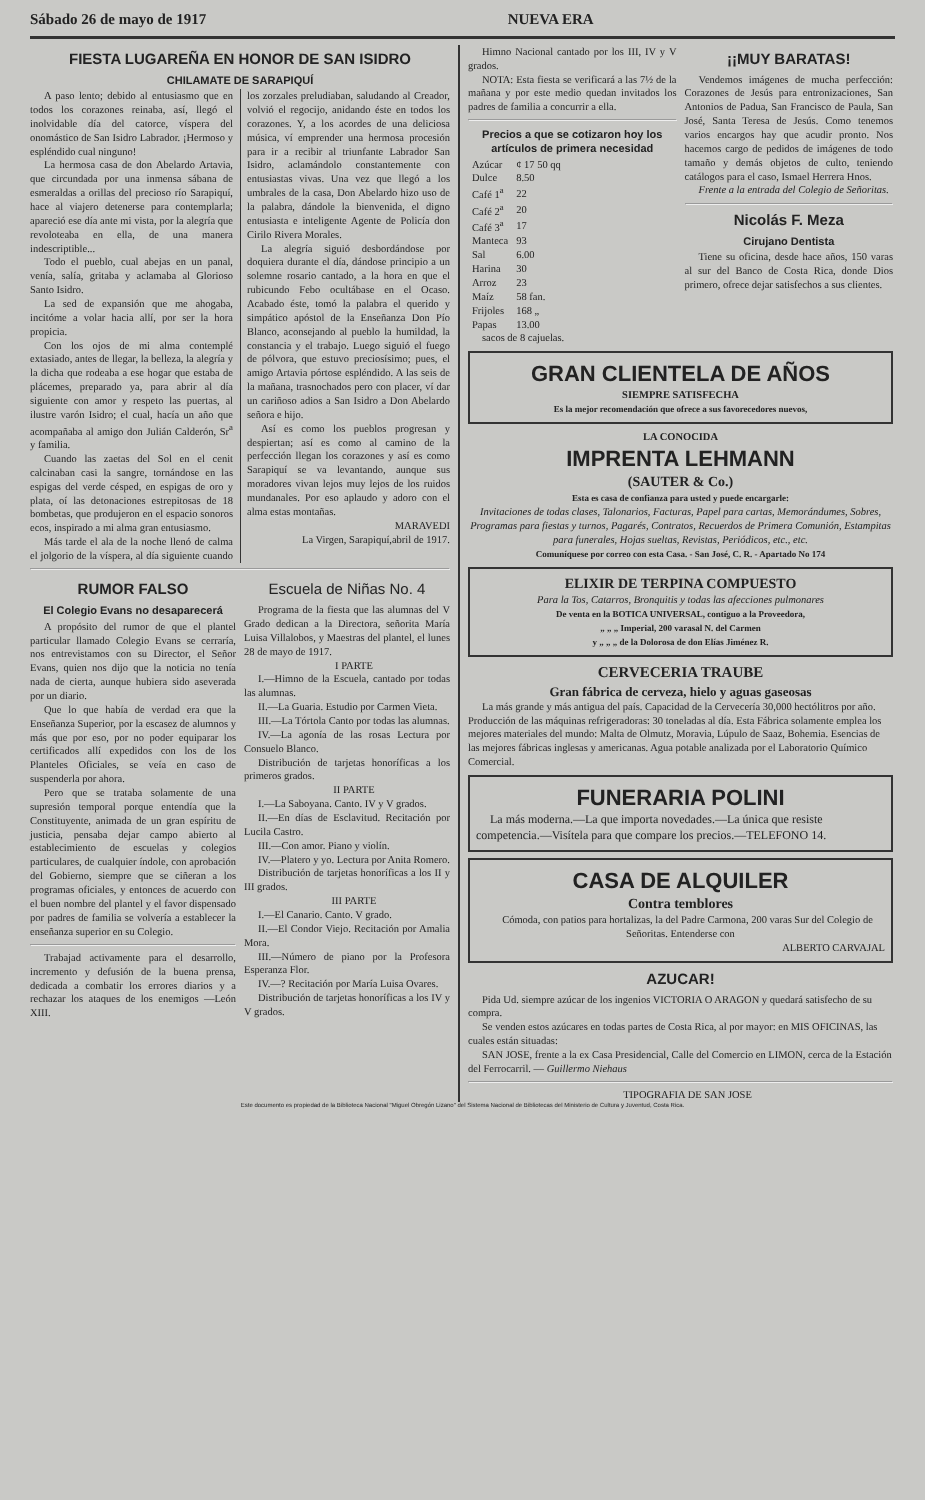Sábado 26 de mayo de 1917 NUEVA ERA
FIESTA LUGAREÑA EN HONOR DE SAN ISIDRO
CHILAMATE DE SARAPIQUÍ
A paso lento; debido al entusiasmo que en todos los corazones reinaba, así, llegó el inolvidable día del catorce, víspera del onomástico de San Isidro Labrador. ¡Hermoso y espléndido cual ninguno!
La hermosa casa de don Abelardo Artavia, que circundada por una inmensa sábana de esmeraldas a orillas del precioso río Sarapiquí, hace al viajero detenerse para contemplarla; apareció ese día ante mi vista, por la alegría que revoloteaba en ella, de una manera indescriptible...
Todo el pueblo, cual abejas en un panal, venía, salía, gritaba y aclamaba al Glorioso Santo Isidro.
La sed de expansión que me ahogaba, incitóme a volar hacia allí, por ser la hora propicia.
Con los ojos de mi alma contemplé extasiado, antes de llegar, la belleza, la alegría y la dicha que rodeaba a ese hogar que estaba de plácemes, preparado ya, para abrir al día siguiente con amor y respeto las puertas, al ilustre varón Isidro; el cual, hacía un año que acompañaba al amigo don Julián Calderón, Sr<sup>a</sup> y familia.
Cuando las zaetas del Sol en el cenit calcinaban casi la sangre, tornándose en las espigas del verde césped, en espigas de oro y plata, oí las detonaciones estrepitosas de 18 bombetas, que produjeron en el espacio sonoros ecos, inspirado a mi alma gran entusiasmo.
Más tarde el ala de la noche llenó de calma el jolgorio de la víspera, al día siguiente cuando los zorzales preludiaban, saludando al Creador, volvió el regocijo, anidando éste en todos los corazones. Y, a los acordes de una deliciosa música, ví emprender una hermosa procesión para ir a recibir al triunfante Labrador San Isidro, aclamándolo constantemente con entusiastas vivas. Una vez que llegó a los umbrales de la casa, Don Abelardo hizo uso de la palabra, dándole la bienvenida, el digno entusiasta e inteligente Agente de Policía don Cirilo Rivera Morales.
La alegría siguió desbordándose por doquiera durante el día, dándose principio a un solemne rosario cantado, a la hora en que el rubicundo Febo ocultábase en el Ocaso. Acabado éste, tomó la palabra el querido y simpático apóstol de la Enseñanza Don Pío Blanco, aconsejando al pueblo la humildad, la constancia y el trabajo. Luego siguió el fuego de pólvora, que estuvo preciosísimo; pues, el amigo Artavia pórtose espléndido. A las seis de la mañana, trasnochados pero con placer, ví dar un cariñoso adios a San Isidro a Don Abelardo señora e hijo.
Así es como los pueblos progresan y despiertan; así es como al camino de la perfección llegan los corazones y así es como Sarapiquí se va levantando, aunque sus moradores vivan lejos muy lejos de los ruidos mundanales. Por eso aplaudo y adoro con el alma estas montañas.
MARAVEDI
La Virgen, Sarapiquí,abril de 1917.
RUMOR FALSO
El Colegio Evans no desaparecerá
A propósito del rumor de que el plantel particular llamado Colegio Evans se cerraría, nos entrevistamos con su Director, el Señor Evans, quien nos dijo que la noticia no tenía nada de cierta, aunque hubiera sido aseverada por un diario.
Que lo que había de verdad era que la Enseñanza Superior, por la escasez de alumnos y más que por eso, por no poder equiparar los certificados allí expedidos con los de los Planteles Oficiales, se veía en caso de suspenderla por ahora.
Pero que se trataba solamente de una supresión temporal porque entendía que la Constituyente, animada de un gran espíritu de justicia, pensaba dejar campo abierto al establecimiento de escuelas y colegios particulares, de cualquier índole, con aprobación del Gobierno, siempre que se ciñeran a los programas oficiales, y entonces de acuerdo con el buen nombre del plantel y el favor dispensado por padres de familia se volvería a establecer la enseñanza superior en su Colegio.
Trabajad activamente para el desarrollo, incremento y defusión de la buena prensa, dedicada a combatir los errores diarios y a rechazar los ataques de los enemigos —León XIII.
Escuela de Niñas No. 4
Programa de la fiesta que las alumnas del V Grado dedican a la Directora, señorita María Luisa Villalobos, y Maestras del plantel, el lunes 28 de mayo de 1917.
I PARTE
I.—Himno de la Escuela, cantado por todas las alumnas.
II.—La Guaria. Estudio por Carmen Vieta.
III.—La Tórtola Canto por todas las alumnas.
IV.—La agonía de las rosas Lectura por Consuelo Blanco.
Distribución de tarjetas honoríficas a los primeros grados.
II PARTE
I.—La Saboyana. Canto. IV y V grados.
II.—En días de Esclavitud. Recitación por Lucila Castro.
III.—Con amor. Piano y violín.
IV.—Platero y yo. Lectura por Anita Romero.
Distribución de tarjetas honoríficas a los II y III grados.
III PARTE
I.—El Canario. Canto. V grado.
II.—El Condor Viejo. Recitación por Amalia Mora.
III.—Número de piano por la Profesora Esperanza Flor.
IV.—? Recitación por María Luisa Ovares.
Distribución de tarjetas honoríficas a los IV y V grados.
Himno Nacional cantado por los III, IV y V grados.
NOTA: Esta fiesta se verificará a las 7½ de la mañana y por este medio quedan invitados los padres de familia a concurrir a ella.
Precios a que se cotizaron hoy los artículos de primera necesidad
| Azúcar | ¢ 17 50 qq |
| Dulce | 8.50 |
| Café 1<sup>a</sup> | 22 |
| Café 2<sup>a</sup> | 20 |
| Café 3<sup>a</sup> | 17 |
| Manteca | 93 |
| Sal | 6.00 |
| Harina | 30 |
| Arroz | 23 |
| Maíz | 58 fan. |
| Frijoles | 168 „ |
| Papas | 13.00 |
sacos de 8 cajuelas.
¡¡MUY BARATAS!
Vendemos imágenes de mucha perfección: Corazones de Jesús para entronizaciones, San Antonios de Padua, San Francisco de Paula, San José, Santa Teresa de Jesús. Como tenemos varios encargos hay que acudir pronto. Nos hacemos cargo de pedidos de imágenes de todo tamaño y demás objetos de culto, teniendo catálogos para el caso, Ismael Herrera Hnos.
Frente a la entrada del Colegio de Señoritas.
Nicolás F. Meza
Cirujano Dentista
Tiene su oficina, desde hace años, 150 varas al sur del Banco de Costa Rica, donde Dios primero, ofrece dejar satisfechos a sus clientes.
GRAN CLIENTELA DE AÑOS
SIEMPRE SATISFECHA
Es la mejor recomendación que ofrece a sus favorecedores nuevos,
LA CONOCIDA
IMPRENTA LEHMANN
(SAUTER & Co.)
Esta es casa de confianza para usted y puede encargarle:
Invitaciones de todas clases, Talonarios, Facturas, Papel para cartas, Memorándumes, Sobres, Programas para fiestas y turnos, Pagarés, Contratos, Recuerdos de Primera Comunión, Estampitas para funerales, Hojas sueltas, Revistas, Periódicos, etc., etc.
Comuníquese por correo con esta Casa. - San José, C. R. - Apartado No 174
ELIXIR DE TERPINA COMPUESTO
Para la Tos, Catarros, Bronquitis y todas las afecciones pulmonares
De venta en la BOTICA UNIVERSAL, contiguo a la Proveedora,
„ „ „ Imperial, 200 varasal N. del Carmen
y „ „ „ de la Dolorosa de don Elías Jiménez R.
CERVECERIA TRAUBE
Gran fábrica de cerveza, hielo y aguas gaseosas
La más grande y más antigua del país. Capacidad de la Cervecería 30,000 hectólitros por año. Producción de las máquinas refrigeradoras: 30 toneladas al día. Esta Fábrica solamente emplea los mejores materiales del mundo: Malta de Olmutz, Moravia, Lúpulo de Saaz, Bohemia. Esencias de las mejores fábricas inglesas y americanas. Agua potable analizada por el Laboratorio Químico Comercial.
FUNERARIA POLINI
La más moderna.—La que importa novedades.—La única que resiste competencia.—Visítela para que compare los precios.—TELEFONO 14.
CASA DE ALQUILER
Contra temblores
Cómoda, con patios para hortalizas, la del Padre Carmona, 200 varas Sur del Colegio de Señoritas. Entenderse con
ALBERTO CARVAJAL
AZUCAR!
Pida Ud. siempre azúcar de los ingenios VICTORIA O ARAGON y quedará satisfecho de su compra.
Se venden estos azúcares en todas partes de Costa Rica, al por mayor: en MIS OFICINAS, las cuales están situadas:
SAN JOSE, frente a la ex Casa Presidencial, Calle del Comercio en LIMON, cerca de la Estación del Ferrocarril. — Guillermo Niehaus
TIPOGRAFIA DE SAN JOSE
Este documento es propiedad de la Biblioteca Nacional "Miguel Obregón Lizano" del Sistema Nacional de Bibliotecas del Ministerio de Cultura y Juventud, Costa Rica.